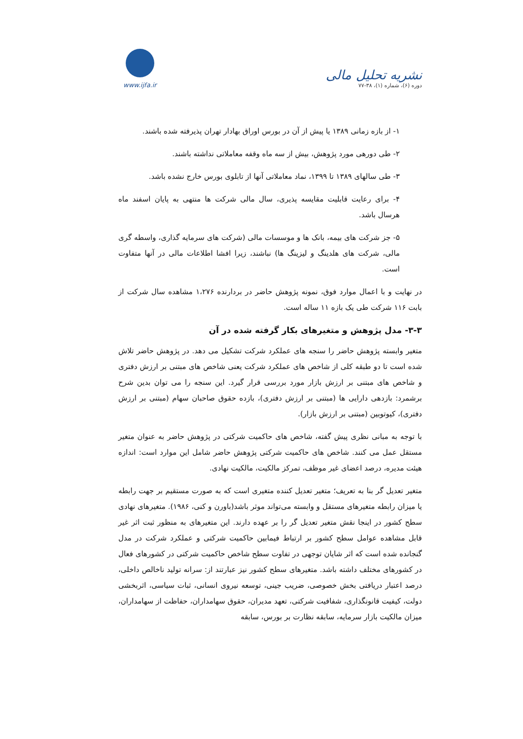www.ijfa.ir
نشریه تحلیل مالی
دوره (۶)، شماره (۱)، ۳۸-۷۷
۱- از بازه زمانی ۱۳۸۹ یا پیش از آن در بورس اوراق بهادار تهران پذیرفته شده باشند.
۲- طی دورهی مورد پژوهش، بیش از سه ماه وقفه معاملاتی نداشته باشند.
۳- طی سالهای ۱۳۸۹ تا ۱۳۹۹، نماد معاملاتی آنها از تابلوی بورس خارج نشده باشد.
۴- برای رعایت قابلیت مقایسه پذیری، سال مالی شرکت ها منتهی به پایان اسفند ماه هرسال باشد.
۵- جز شرکت های بیمه، بانک ها و موسسات مالی (شرکت های سرمایه گذاری، واسطه گری مالی، شرکت های هلدینگ و لیزینگ ها) نباشند، زیرا افشا اطلاعات مالی در آنها متفاوت است.
در نهایت و با اعمال موارد فوق، نمونه پژوهش حاضر در بردارنده ۱،۲۷۶ مشاهده سال شرکت از بابت ۱۱۶ شرکت طی یک بازه ۱۱ ساله است.
۳-۳- مدل پژوهش و متغیرهای بکار گرفته شده در آن
متغیر وابسته پژوهش حاضر را سنجه های عملکرد شرکت تشکیل می دهد. در پژوهش حاضر تلاش شده است تا دو طبقه کلی از شاخص های عملکرد شرکت یعنی شاخص های مبتنی بر ارزش دفتری و شاخص های مبتنی بر ارزش بازار مورد بررسی قرار گیرد. این سنجه را می توان بدین شرح برشمرد: بازدهی دارایی ها (مبتنی بر ارزش دفتری)، بازده حقوق صاحبان سهام (مبتنی بر ارزش دفتری)، کیوتوبین (مبتنی بر ارزش بازار).
با توجه به مبانی نظری پیش گفته، شاخص های حاکمیت شرکتی در پژوهش حاضر به عنوان متغیر مستقل عمل می کنند. شاخص های حاکمیت شرکتی پژوهش حاضر شامل این موارد است: اندازه هیئت مدیره، درصد اعضای غیر موظف، تمرکز مالکیت، مالکیت نهادی.
متغیر تعدیل گر بنا به تعریف؛ متغیر تعدیل کننده متغیری است که به صورت مستقیم بر جهت رابطه یا میزان رابطه متغیرهای مستقل و وابسته می‌تواند موثر باشد(باورن و کنی، ۱۹۸۶). متغیرهای نهادی سطح کشور در اینجا نقش متغیر تعدیل گر را بر عهده دارند. این متغیرهای به منظور ثبت اثر غیر قابل مشاهده عوامل سطح کشور بر ارتباط فیمابین حاکمیت شرکتی و عملکرد شرکت در مدل گنجانده شده است که اثر شایان توجهی در تفاوت سطح شاخص حاکمیت شرکتی در کشورهای فعال در کشورهای مختلف داشته باشد. متغیرهای سطح کشور نیز عبارتند از: سرانه تولید ناخالص داخلی، درصد اعتبار دریافتی بخش خصوصی، ضریب جینی، توسعه نیروی انسانی، ثبات سیاسی، اثربخشی دولت، کیفیت قانونگذاری، شفافیت شرکتی، تعهد مدیران، حقوق سهامداران، حفاظت از سهامداران، میزان مالکیت بازار سرمایه، سابقه نظارت بر بورس، سابقه